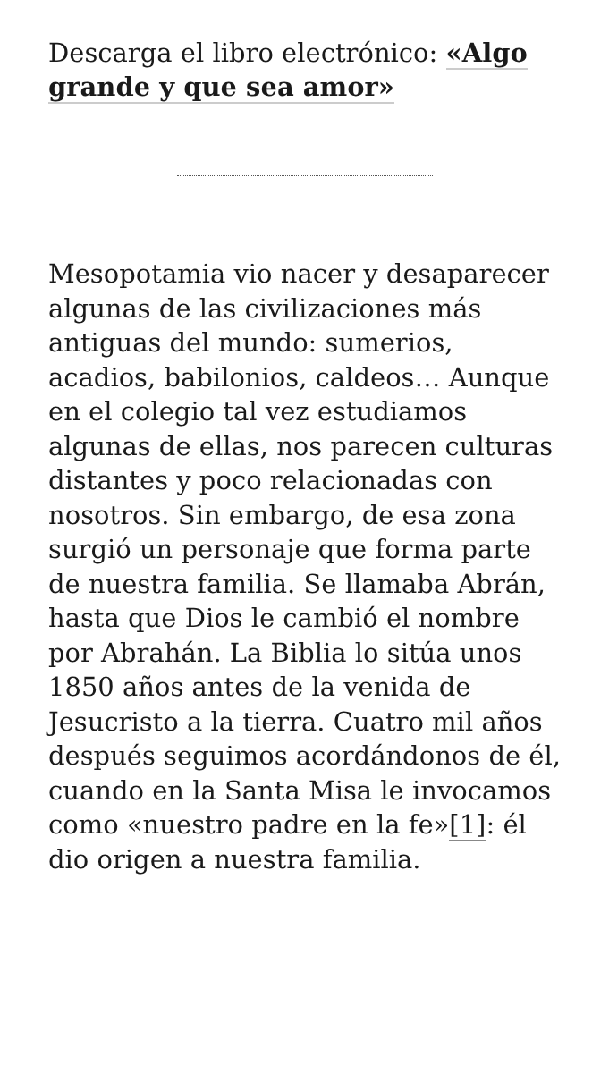Descarga el libro electrónico: «Algo grande y que sea amor»
Mesopotamia vio nacer y desaparecer algunas de las civilizaciones más antiguas del mundo: sumerios, acadios, babilonios, caldeos… Aunque en el colegio tal vez estudiamos algunas de ellas, nos parecen culturas distantes y poco relacionadas con nosotros. Sin embargo, de esa zona surgió un personaje que forma parte de nuestra familia. Se llamaba Abrán, hasta que Dios le cambió el nombre por Abrahán. La Biblia lo sitúa unos 1850 años antes de la venida de Jesucristo a la tierra. Cuatro mil años después seguimos acordándonos de él, cuando en la Santa Misa le invocamos como «nuestro padre en la fe»[1]: él dio origen a nuestra familia.